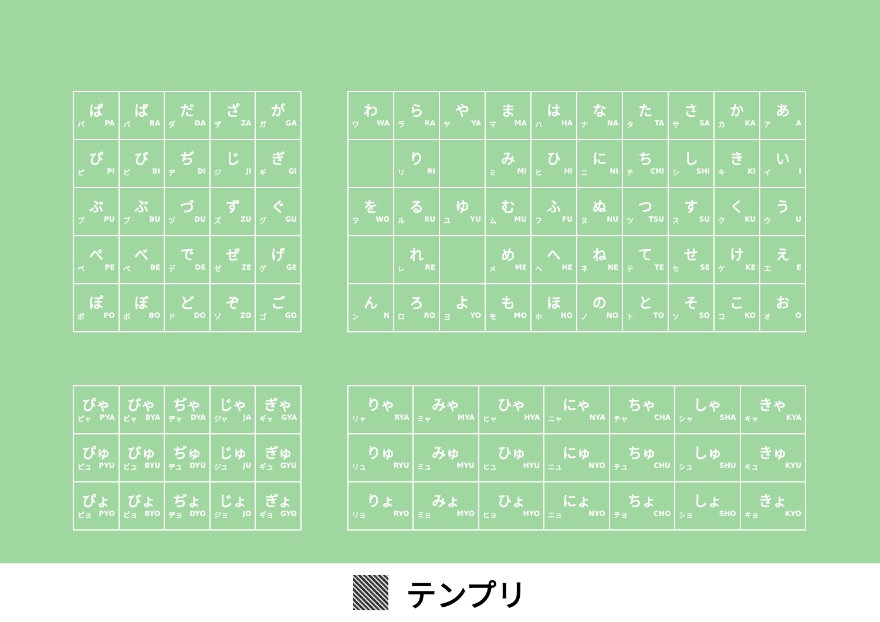| ぱ パ PA | ば バ BA | だ ダ DA | ざ ザ ZA | が ガ GA |
| ぴ ピ PI | び ビ BI | ぢ ヂ DI | じ ジ JI | ぎ ギ GI |
| ぷ プ PU | ぶ ブ BU | づ ヅ DU | ず ズ ZU | ぐ グ GU |
| ぺ ペ PE | べ ベ BE | で デ DE | ぜ ゼ ZE | げ ゲ GE |
| ぽ ポ PO | ぼ ボ BO | ど ド DO | ぞ ゾ ZO | ご ゴ GO |
| わ ワ WA | ら ラ RA | や ヤ YA | ま マ MA | は ハ HA | な ナ NA | た タ TA | さ サ SA | か カ KA | あ ア A |
| | り リ RI | | み ミ MI | ひ ヒ HI | に ニ NI | ち チ CHI | し シ SHI | き キ KI | い イ I |
| を ヲ WO | る ル RU | ゆ ユ YU | む ム MU | ふ フ FU | ぬ ヌ NU | つ ツ TSU | す ス SU | く ク KU | う ウ U |
| | れ レ RE | | め メ ME | へ ヘ HE | ね ネ NE | て テ TE | せ セ SE | け ケ KE | え エ E |
| ん ン N | ろ ロ RO | よ ヨ YO | も モ MO | ほ ホ HO | の ノ NO | と ト TO | そ ソ SO | こ コ KO | お オ O |
| ぴゃ ピャ PYA | びゃ ビャ BYA | ぢゃ ヂャ DYA | じゃ ジャ JA | ぎゃ ギャ GYA |
| ぴゅ ピュ PYU | びゅ ビュ BYU | ぢゅ ヂュ DYU | じゅ ジュ JU | ぎゅ ギュ GYU |
| ぴょ ピョ PYO | びょ ビョ BYO | ぢょ ヂョ DYO | じょ ジョ JO | ぎょ ギョ GYO |
| りゃ リャ RYA | みゃ ミャ MYA | ひゃ ヒャ HYA | にゃ ニャ NYA | ちゃ チャ CHA | しゃ シャ SHA | きゃ キャ KYA |
| りゅ リュ RYU | みゅ ミュ MYU | ひゅ ヒュ HYU | にゅ ニュ NYO | ちゅ チュ CHU | しゅ シュ SHU | きゅ キュ KYU |
| りょ リョ RYO | みょ ミョ MYO | ひょ ヒョ HYO | にょ ニョ NYO | ちょ チョ CHO | しょ ショ SHO | きょ キョ KYO |
テンプリ